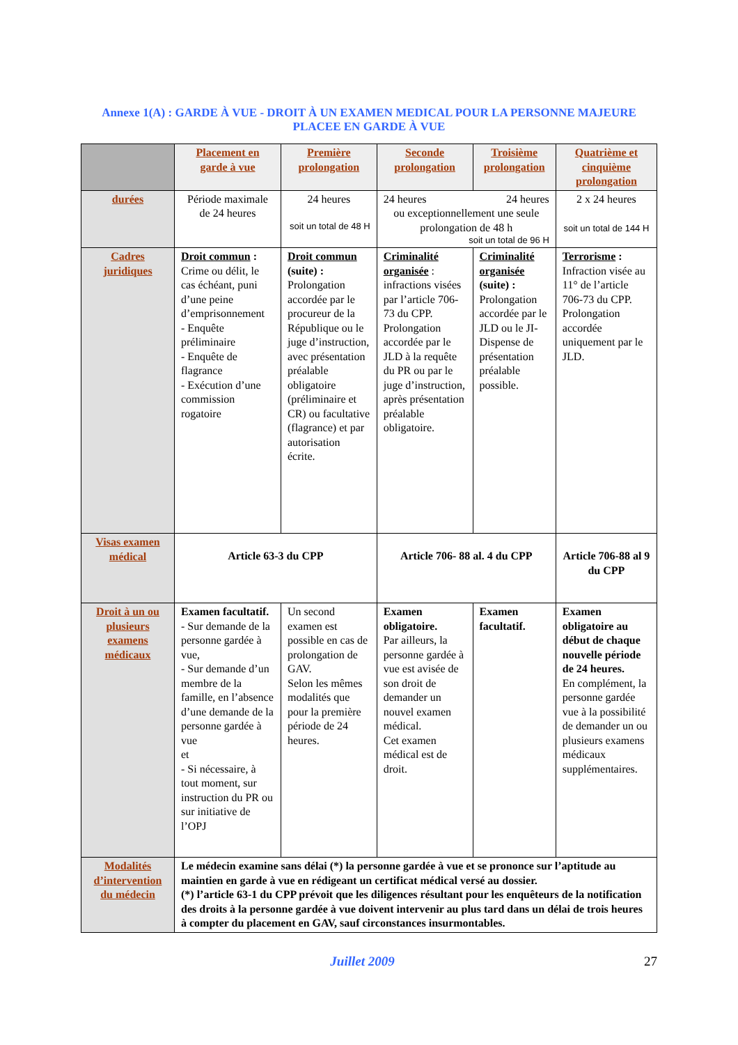Annexe 1(A) : GARDE À VUE - DROIT À UN EXAMEN MEDICAL POUR LA PERSONNE MAJEURE
PLACEE EN GARDE À VUE
| | Placement en garde à vue | Première prolongation | Seconde prolongation | Troisième prolongation | Quatrième et cinquième prolongation |
| durées | Période maximale de 24 heures | 24 heures soit un total de 48 H | 24 heures 24 heures ou exceptionnellement une seule prolongation de 48 h soit un total de 96 H | | 2 x 24 heures soit un total de 144 H |
| Cadres juridiques | Droit commun : Crime ou délit, le cas échéant, puni d’une peine d’emprisonnement - Enquête préliminaire - Enquête de flagrance - Exécution d’une commission rogatoire | Droit commun (suite) : Prolongation accordée par le procureur de la République ou le juge d’instruction, avec présentation préalable obligatoire (préliminaire et CR) ou facultative (flagrance) et par autorisation écrite. | Criminalité organisée : infractions visées par l’article 706-73 du CPP. Prolongation accordée par le JLD à la requête du PR ou par le juge d’instruction, après présentation préalable obligatoire. | Criminalité organisée (suite) : Prolongation accordée par le JLD ou le JI-Dispense de présentation préalable possible. | Terrorisme : Infraction visée au 11° de l’article 706-73 du CPP. Prolongation accordée uniquement par le JLD. |
| Visas examen médical | Article 63-3 du CPP | | Article 706- 88 al. 4 du CPP | | Article 706-88 al 9 du CPP |
| Droit à un ou plusieurs examens médicaux | Examen facultatif. - Sur demande de la personne gardée à vue, - Sur demande d’un membre de la famille, en l’absence d’une demande de la personne gardée à vue et - Si nécessaire, à tout moment, sur instruction du PR ou sur initiative de l’OPJ | Un second examen est possible en cas de prolongation de GAV. Selon les mêmes modalités que pour la première période de 24 heures. | Examen obligatoire. Par ailleurs, la personne gardée à vue est avisée de son droit de demander un nouvel examen médical. Cet examen médical est de droit. | Examen facultatif. | Examen obligatoire au début de chaque nouvelle période de 24 heures. En complément, la personne gardée vue à la possibilité de demander un ou plusieurs examens médicaux supplémentaires. |
| Modalités d’intervention du médecin | Le médecin examine sans délai (*) la personne gardée à vue et se prononce sur l’aptitude au maintien en garde à vue en rédigeant un certificat médical versé au dossier. (*) l’article 63-1 du CPP prévoit que les diligences résultant pour les enquêteurs de la notification des droits à la personne gardée à vue doivent intervenir au plus tard dans un délai de trois heures à compter du placement en GAV, sauf circonstances insurmontables. | | | | |
Juillet 2009 27